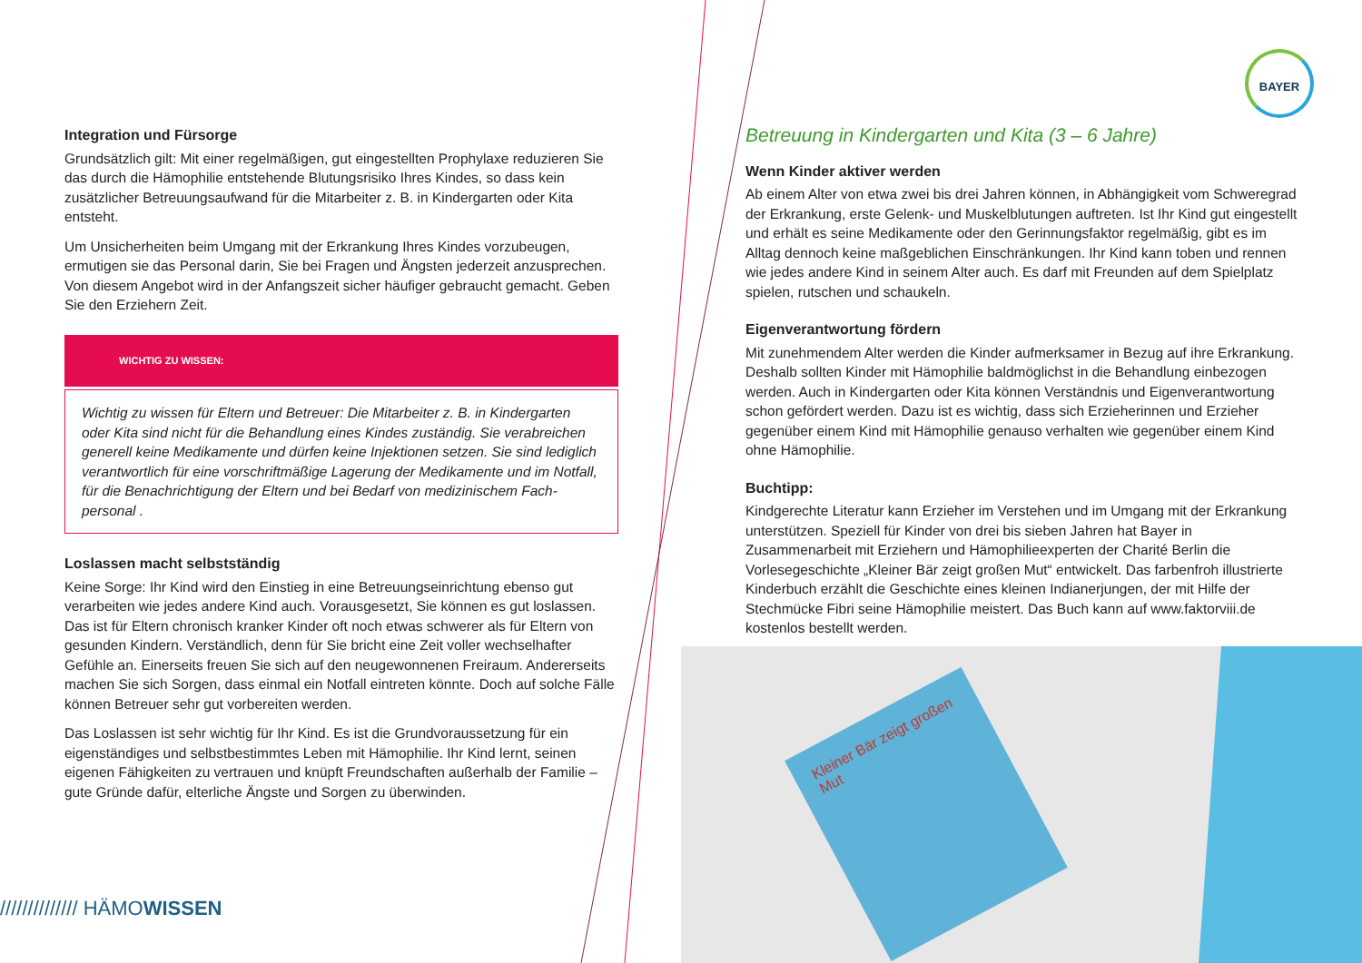Integration und Fürsorge
Grundsätzlich gilt: Mit einer regelmäßigen, gut eingestellten Prophylaxe reduzieren Sie das durch die Hämophilie entstehende Blutungsrisiko Ihres Kindes, so dass kein zusätzlicher Betreuungsaufwand für die Mitarbeiter z. B. in Kindergarten oder Kita entsteht.
Um Unsicherheiten beim Umgang mit der Erkrankung Ihres Kindes vorzubeugen, ermutigen sie das Personal darin, Sie bei Fragen und Ängsten jederzeit anzusprechen. Von diesem Angebot wird in der Anfangszeit sicher häufiger gebraucht gemacht. Geben Sie den Erziehern Zeit.
WICHTIG ZU WISSEN:
Wichtig zu wissen für Eltern und Betreuer: Die Mitarbeiter z. B. in Kindergarten oder Kita sind nicht für die Behandlung eines Kindes zuständig. Sie verabreichen generell keine Medikamente und dürfen keine Injektionen setzen. Sie sind lediglich verantwortlich für eine vorschriftmäßige Lagerung der Medikamente und im Notfall, für die Benachrichtigung der Eltern und bei Bedarf von medizinischem Fach-personal .
Loslassen macht selbstständig
Keine Sorge: Ihr Kind wird den Einstieg in eine Betreuungseinrichtung ebenso gut verarbeiten wie jedes andere Kind auch. Vorausgesetzt, Sie können es gut loslassen. Das ist für Eltern chronisch kranker Kinder oft noch etwas schwerer als für Eltern von gesunden Kindern. Verständlich, denn für Sie bricht eine Zeit voller wechselhafter Gefühle an. Einerseits freuen Sie sich auf den neugewonnenen Freiraum. Andererseits machen Sie sich Sorgen, dass einmal ein Notfall eintreten könnte. Doch auf solche Fälle können Betreuer sehr gut vorbereiten werden.
Das Loslassen ist sehr wichtig für Ihr Kind. Es ist die Grundvoraussetzung für ein eigenständiges und selbstbestimmtes Leben mit Hämophilie. Ihr Kind lernt, seinen eigenen Fähigkeiten zu vertrauen und knüpft Freundschaften außerhalb der Familie – gute Gründe dafür, elterliche Ängste und Sorgen zu überwinden.
////////////// HÄMOWISSEN
BAYER
Betreuung in Kindergarten und Kita (3 – 6 Jahre)
Wenn Kinder aktiver werden
Ab einem Alter von etwa zwei bis drei Jahren können, in Abhängigkeit vom Schweregrad der Erkrankung, erste Gelenk- und Muskelblutungen auftreten. Ist Ihr Kind gut eingestellt und erhält es seine Medikamente oder den Gerinnungsfaktor regelmäßig, gibt es im Alltag dennoch keine maßgeblichen Einschränkungen. Ihr Kind kann toben und rennen wie jedes andere Kind in seinem Alter auch. Es darf mit Freunden auf dem Spielplatz spielen, rutschen und schaukeln.
Eigenverantwortung fördern
Mit zunehmendem Alter werden die Kinder aufmerksamer in Bezug auf ihre Erkrankung. Deshalb sollten Kinder mit Hämophilie baldmöglichst in die Behandlung einbezogen werden. Auch in Kindergarten oder Kita können Verständnis und Eigenverantwortung schon gefördert werden. Dazu ist es wichtig, dass sich Erzieherinnen und Erzieher gegenüber einem Kind mit Hämophilie genauso verhalten wie gegenüber einem Kind ohne Hämophilie.
Buchtipp:
Kindgerechte Literatur kann Erzieher im Verstehen und im Umgang mit der Erkrankung unterstützen. Speziell für Kinder von drei bis sieben Jahren hat Bayer in Zusammenarbeit mit Erziehern und Hämophilieexperten der Charité Berlin die Vorlesegeschichte „Kleiner Bär zeigt großen Mut“ entwickelt. Das farbenfroh illustrierte Kinderbuch erzählt die Geschichte eines kleinen Indianerjungen, der mit Hilfe der Stechmücke Fibri seine Hämophilie meistert. Das Buch kann auf www.faktorviii.de kostenlos bestellt werden.
Kleiner Bär zeigt großen Mut